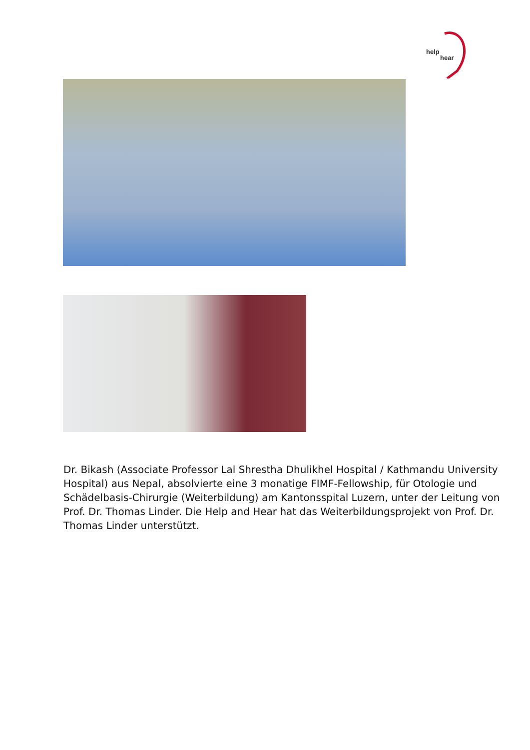help
hear
Dr. Bikash (Associate Professor Lal Shrestha Dhulikhel Hospital / Kathmandu University Hospital) aus Nepal, absolvierte eine 3 monatige FIMF-Fellowship, für Otologie und Schädelbasis-Chirurgie (Weiterbildung) am Kantonsspital Luzern, unter der Leitung von Prof. Dr. Thomas Linder. Die Help and Hear hat das Weiterbildungsprojekt von Prof. Dr. Thomas Linder unterstützt.